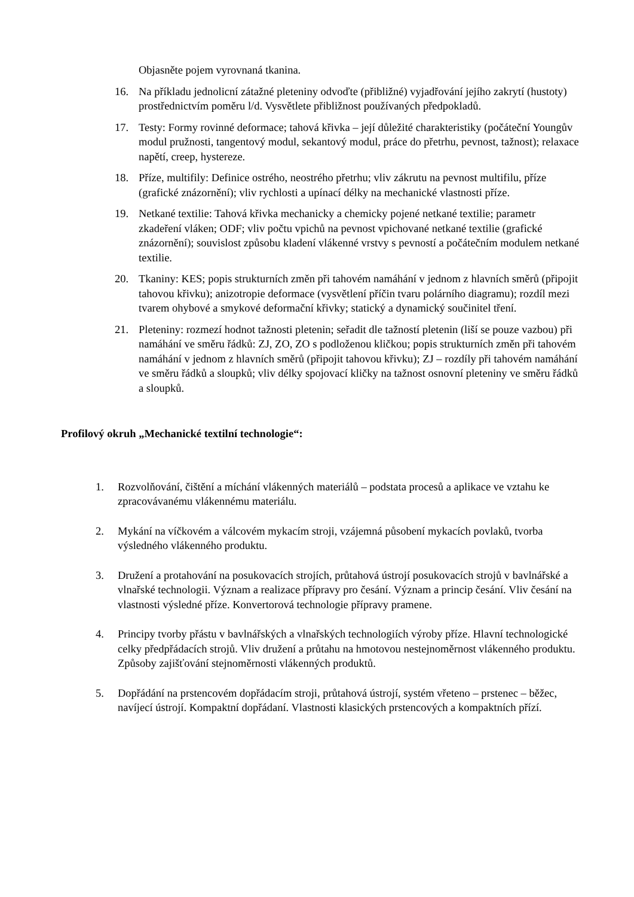Objasněte pojem vyrovnaná tkanina.
16. Na příkladu jednolicní zátažné pleteniny odvoďte (přibližné) vyjadřování jejího zakrytí (hustoty) prostřednictvím poměru l/d. Vysvětlete přibližnost používaných předpokladů.
17. Testy: Formy rovinné deformace; tahová křivka – její důležité charakteristiky (počáteční Youngův modul pružnosti, tangentový modul, sekantový modul, práce do přetrhu, pevnost, tažnost); relaxace napětí, creep, hystereze.
18. Příze, multifily: Definice ostrého, neostrého přetrhu; vliv zákrutu na pevnost multifilu, příze (grafické znázornění); vliv rychlosti a upínací délky na mechanické vlastnosti příze.
19. Netkané textilie: Tahová křivka mechanicky a chemicky pojené netkané textilie; parametr zkadeření vláken; ODF; vliv počtu vpichů na pevnost vpichované netkané textilie (grafické znázornění); souvislost způsobu kladení vlákenné vrstvy s pevností a počátečním modulem netkané textilie.
20. Tkaniny: KES; popis strukturních změn při tahovém namáhání v jednom z hlavních směrů (připojit tahovou křivku); anizotropie deformace (vysvětlení příčin tvaru polárního diagramu); rozdíl mezi tvarem ohybové a smykové deformační křivky; statický a dynamický součinitel tření.
21. Pleteniny: rozmezí hodnot tažnosti pletenin; seřadit dle tažností pletenin (liší se pouze vazbou) při namáhání ve směru řádků: ZJ, ZO, ZO s podloženou kličkou; popis strukturních změn při tahovém namáhání v jednom z hlavních směrů (připojit tahovou křivku); ZJ – rozdíly při tahovém namáhání ve směru řádků a sloupků; vliv délky spojovací kličky na tažnost osnovní pleteniny ve směru řádků a sloupků.
Profilový okruh „Mechanické textilní technologie“:
1. Rozvolňování, čištění a míchání vlákenných materiálů – podstata procesů a aplikace ve vztahu ke zpracovávanému vlákennému materiálu.
2. Mykání na víčkovém a válcovém mykacím stroji, vzájemná působení mykacích povlaků, tvorba výsledného vlákenného produktu.
3. Družení a protahování na posukovacích strojích, průtahová ústrojí posukovacích strojů v bavlnářské a vlnařské technologii. Význam a realizace přípravy pro česání. Význam a princip česání. Vliv česání na vlastnosti výsledné příze. Konvertorová technologie přípravy pramene.
4. Principy tvorby přástu v bavlnářských a vlnařských technologiích výroby příze. Hlavní technologické celky předpřádacích strojů. Vliv družení a průtahu na hmotovou nestejnoměrnost vlákenného produktu. Způsoby zajišťování stejnoměrnosti vlákenných produktů.
5. Dopřádání na prstencovém dopřádacím stroji, průtahová ústrojí, systém vřeteno – prstenec – běžec, navíjecí ústrojí. Kompaktní dopřádaní. Vlastnosti klasických prstencových a kompaktních přízí.